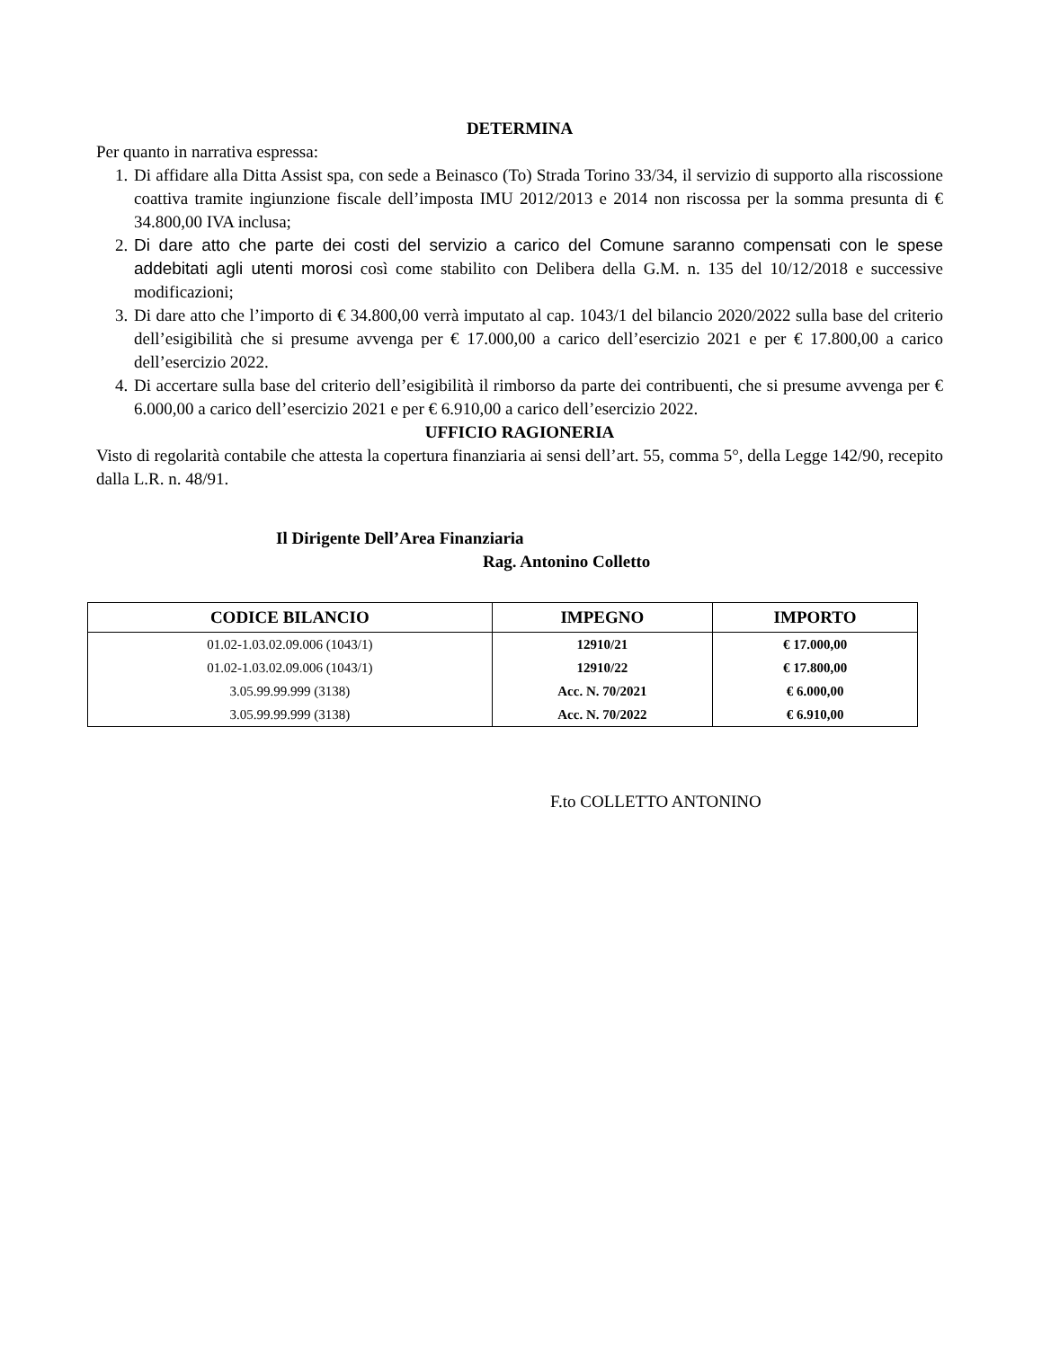DETERMINA
Per quanto in narrativa espressa:
1. Di affidare alla Ditta Assist spa, con sede a Beinasco (To) Strada Torino 33/34, il servizio di supporto alla riscossione coattiva tramite ingiunzione fiscale dell’imposta IMU 2012/2013 e 2014 non riscossa per la somma presunta di € 34.800,00 IVA inclusa;
2. Di dare atto che parte dei costi del servizio a carico del Comune saranno compensati con le spese addebitati agli utenti morosi così come stabilito con Delibera della G.M. n. 135 del 10/12/2018 e successive modificazioni;
3. Di dare atto che l’importo di € 34.800,00 verrà imputato al cap. 1043/1 del bilancio 2020/2022 sulla base del criterio dell’esigibilità che si presume avvenga per € 17.000,00 a carico dell’esercizio 2021 e per € 17.800,00 a carico dell’esercizio 2022.
4. Di accertare sulla base del criterio dell’esigibilità il rimborso da parte dei contribuenti, che si presume avvenga per € 6.000,00 a carico dell’esercizio 2021 e per € 6.910,00 a carico dell’esercizio 2022.
UFFICIO RAGIONERIA
Visto di regolarità contabile che attesta la copertura finanziaria ai sensi dell’art. 55, comma 5°, della Legge 142/90, recepito dalla L.R. n. 48/91.
Il Dirigente Dell’Area Finanziaria
Rag. Antonino Colletto
| CODICE BILANCIO | IMPEGNO | IMPORTO |
| --- | --- | --- |
| 01.02-1.03.02.09.006 (1043/1) | 12910/21 | € 17.000,00 |
| 01.02-1.03.02.09.006 (1043/1) | 12910/22 | € 17.800,00 |
| 3.05.99.99.999 (3138) | Acc. N. 70/2021 | € 6.000,00 |
| 3.05.99.99.999 (3138) | Acc. N. 70/2022 | € 6.910,00 |
F.to COLLETTO ANTONINO